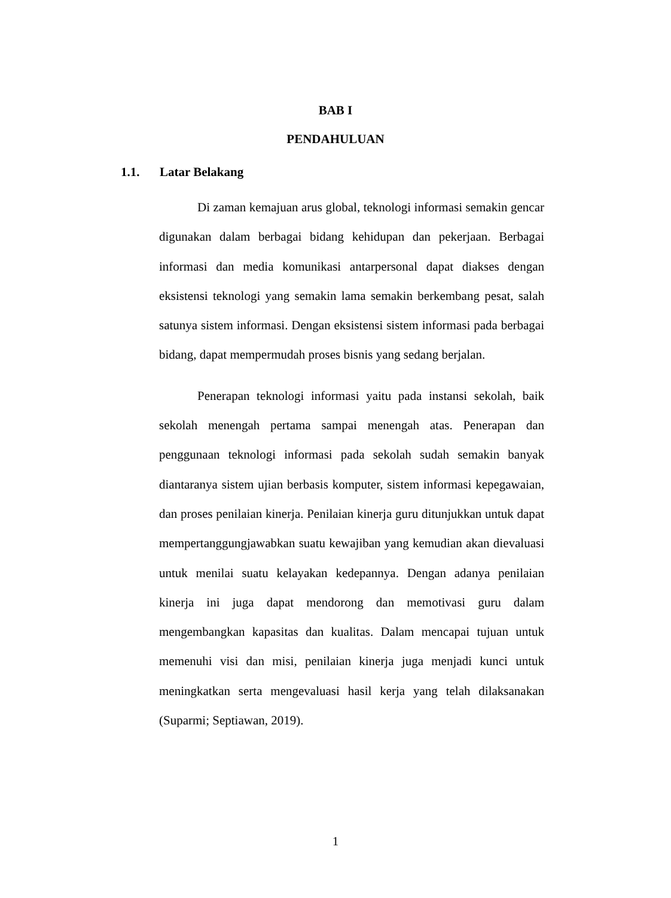BAB I
PENDAHULUAN
1.1. Latar Belakang
Di zaman kemajuan arus global, teknologi informasi semakin gencar digunakan dalam berbagai bidang kehidupan dan pekerjaan. Berbagai informasi dan media komunikasi antarpersonal dapat diakses dengan eksistensi teknologi yang semakin lama semakin berkembang pesat, salah satunya sistem informasi. Dengan eksistensi sistem informasi pada berbagai bidang, dapat mempermudah proses bisnis yang sedang berjalan.
Penerapan teknologi informasi yaitu pada instansi sekolah, baik sekolah menengah pertama sampai menengah atas. Penerapan dan penggunaan teknologi informasi pada sekolah sudah semakin banyak diantaranya sistem ujian berbasis komputer, sistem informasi kepegawaian, dan proses penilaian kinerja. Penilaian kinerja guru ditunjukkan untuk dapat mempertanggungjawabkan suatu kewajiban yang kemudian akan dievaluasi untuk menilai suatu kelayakan kedepannya. Dengan adanya penilaian kinerja ini juga dapat mendorong dan memotivasi guru dalam mengembangkan kapasitas dan kualitas. Dalam mencapai tujuan untuk memenuhi visi dan misi, penilaian kinerja juga menjadi kunci untuk meningkatkan serta mengevaluasi hasil kerja yang telah dilaksanakan (Suparmi; Septiawan, 2019).
1